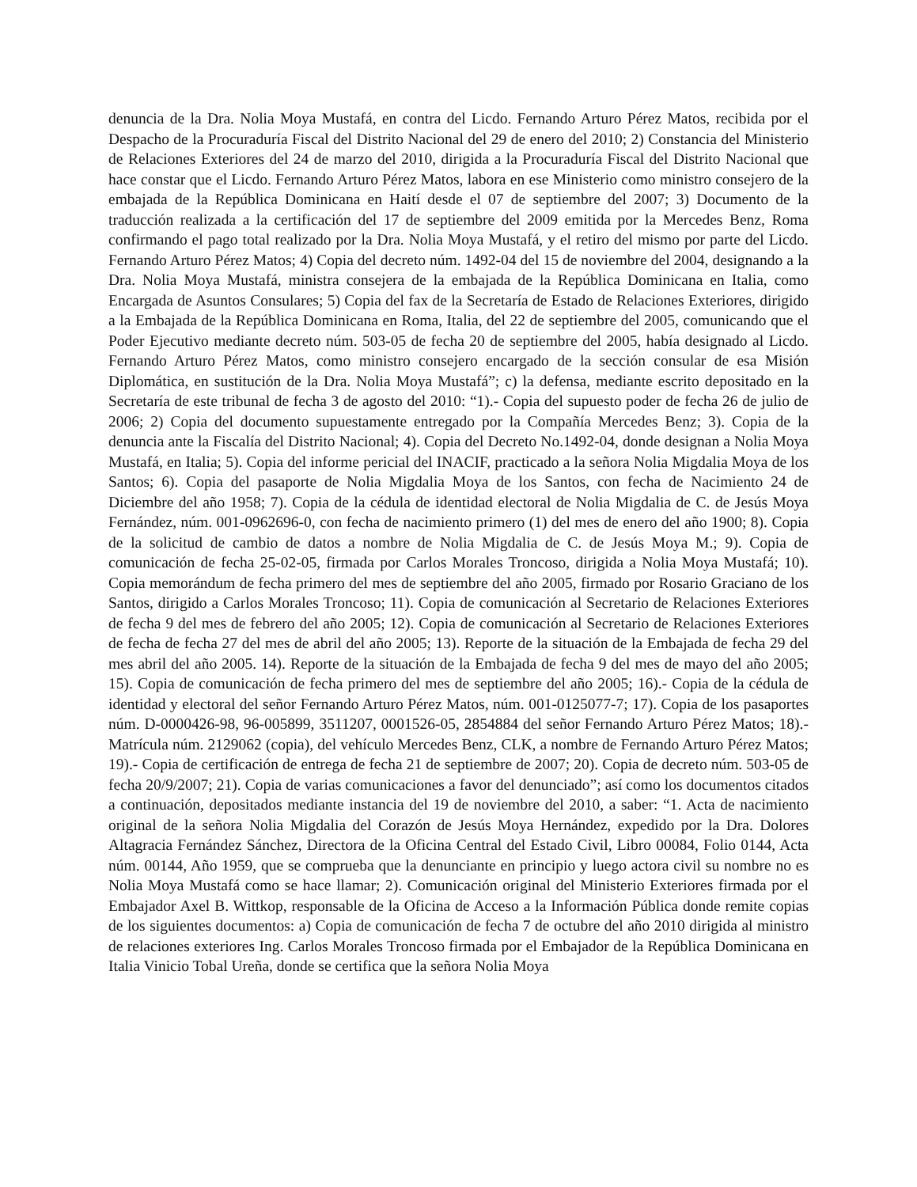denuncia de la Dra. Nolia Moya Mustafá, en contra del Licdo. Fernando Arturo Pérez Matos, recibida por el Despacho de la Procuraduría Fiscal del Distrito Nacional del 29 de enero del 2010; 2) Constancia del Ministerio de Relaciones Exteriores del 24 de marzo del 2010, dirigida a la Procuraduría Fiscal del Distrito Nacional que hace constar que el Licdo. Fernando Arturo Pérez Matos, labora en ese Ministerio como ministro consejero de la embajada de la República Dominicana en Haití desde el 07 de septiembre del 2007; 3) Documento de la traducción realizada a la certificación del 17 de septiembre del 2009 emitida por la Mercedes Benz, Roma confirmando el pago total realizado por la Dra. Nolia Moya Mustafá, y el retiro del mismo por parte del Licdo. Fernando Arturo Pérez Matos; 4) Copia del decreto núm. 1492-04 del 15 de noviembre del 2004, designando a la Dra. Nolia Moya Mustafá, ministra consejera de la embajada de la República Dominicana en Italia, como Encargada de Asuntos Consulares; 5) Copia del fax de la Secretaría de Estado de Relaciones Exteriores, dirigido a la Embajada de la República Dominicana en Roma, Italia, del 22 de septiembre del 2005, comunicando que el Poder Ejecutivo mediante decreto núm. 503-05 de fecha 20 de septiembre del 2005, había designado al Licdo. Fernando Arturo Pérez Matos, como ministro consejero encargado de la sección consular de esa Misión Diplomática, en sustitución de la Dra. Nolia Moya Mustafá”; c) la defensa, mediante escrito depositado en la Secretaría de este tribunal de fecha 3 de agosto del 2010: “1).- Copia del supuesto poder de fecha 26 de julio de 2006; 2) Copia del documento supuestamente entregado por la Compañía Mercedes Benz; 3). Copia de la denuncia ante la Fiscalía del Distrito Nacional; 4). Copia del Decreto No.1492-04, donde designan a Nolia Moya Mustafá, en Italia; 5). Copia del informe pericial del INACIF, practicado a la señora Nolia Migdalia Moya de los Santos; 6). Copia del pasaporte de Nolia Migdalia Moya de los Santos, con fecha de Nacimiento 24 de Diciembre del año 1958; 7). Copia de la cédula de identidad electoral de Nolia Migdalia de C. de Jesús Moya Fernández, núm. 001-0962696-0, con fecha de nacimiento primero (1) del mes de enero del año 1900; 8). Copia de la solicitud de cambio de datos a nombre de Nolia Migdalia de C. de Jesús Moya M.; 9). Copia de comunicación de fecha 25-02-05, firmada por Carlos Morales Troncoso, dirigida a Nolia Moya Mustafá; 10). Copia memorándum de fecha primero del mes de septiembre del año 2005, firmado por Rosario Graciano de los Santos, dirigido a Carlos Morales Troncoso; 11). Copia de comunicación al Secretario de Relaciones Exteriores de fecha 9 del mes de febrero del año 2005; 12). Copia de comunicación al Secretario de Relaciones Exteriores de fecha de fecha 27 del mes de abril del año 2005; 13). Reporte de la situación de la Embajada de fecha 29 del mes abril del año 2005. 14). Reporte de la situación de la Embajada de fecha 9 del mes de mayo del año 2005; 15). Copia de comunicación de fecha primero del mes de septiembre del año 2005; 16).- Copia de la cédula de identidad y electoral del señor Fernando Arturo Pérez Matos, núm. 001-0125077-7; 17). Copia de los pasaportes núm. D-0000426-98, 96-005899, 3511207, 0001526-05, 2854884 del señor Fernando Arturo Pérez Matos; 18).- Matrícula núm. 2129062 (copia), del vehículo Mercedes Benz, CLK, a nombre de Fernando Arturo Pérez Matos; 19).- Copia de certificación de entrega de fecha 21 de septiembre de 2007; 20). Copia de decreto núm. 503-05 de fecha 20/9/2007; 21). Copia de varias comunicaciones a favor del denunciado”; así como los documentos citados a continuación, depositados mediante instancia del 19 de noviembre del 2010, a saber: “1. Acta de nacimiento original de la señora Nolia Migdalia del Corazón de Jesús Moya Hernández, expedido por la Dra. Dolores Altagracia Fernández Sánchez, Directora de la Oficina Central del Estado Civil, Libro 00084, Folio 0144, Acta núm. 00144, Año 1959, que se comprueba que la denunciante en principio y luego actora civil su nombre no es Nolia Moya Mustafá como se hace llamar; 2). Comunicación original del Ministerio Exteriores firmada por el Embajador Axel B. Wittkop, responsable de la Oficina de Acceso a la Información Pública donde remite copias de los siguientes documentos: a) Copia de comunicación de fecha 7 de octubre del año 2010 dirigida al ministro de relaciones exteriores Ing. Carlos Morales Troncoso firmada por el Embajador de la República Dominicana en Italia Vinicio Tobal Ureña, donde se certifica que la señora Nolia Moya